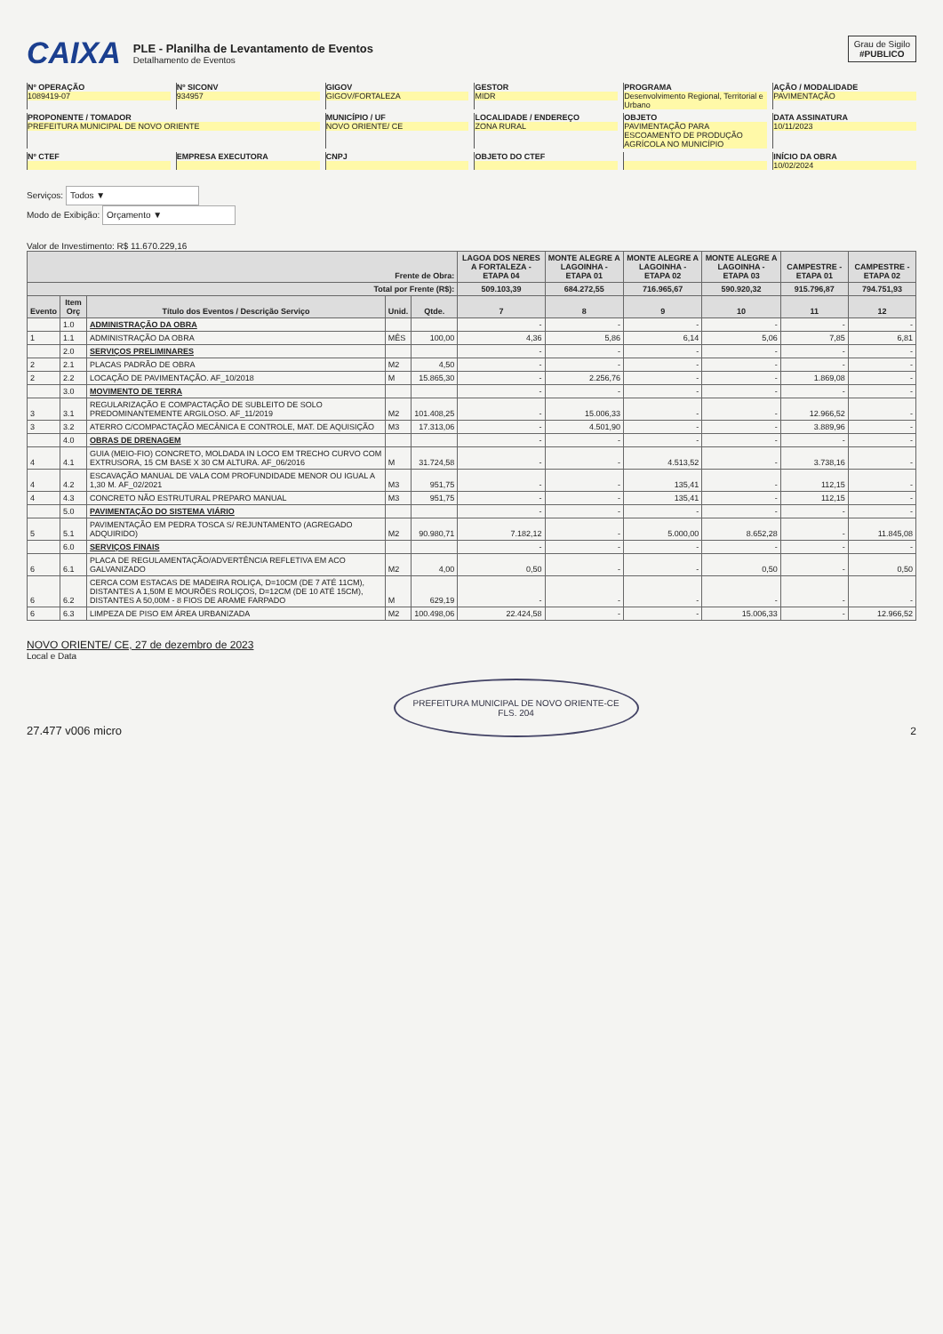CAIXA
PLE - Planilha de Levantamento de Eventos
Detalhamento de Eventos
Grau de Sigilo
#PUBLICO
Nº OPERAÇÃO
1089419-07
Nº SICONV
934957
GIGOV
GIGOV/FORTALEZA
GESTOR
MIDR
PROGRAMA
Desenvolvimento Regional, Territorial e Urbano
AÇÃO / MODALIDADE
PAVIMENTAÇÃO
PROPONENTE / TOMADOR
PREFEITURA MUNICIPAL DE NOVO ORIENTE
MUNICÍPIO / UF
NOVO ORIENTE/ CE
LOCALIDADE / ENDEREÇO
ZONA RURAL
OBJETO
PAVIMENTAÇÃO PARA ESCOAMENTO DE PRODUÇÃO AGRÍCOLA NO MUNICÍPIO
DATA ASSINATURA
10/11/2023
Nº CTEF
EMPRESA EXECUTORA
CNPJ
OBJETO DO CTEF
INÍCIO DA OBRA
10/02/2024
Serviços: Todos ▼
Modo de Exibição: Orçamento ▼
Valor de Investimento: R$ 11.670.229,16
| Frente de Obra: | | | | | LAGOA DOS NERES A FORTALEZA - ETAPA 04 | MONTE ALEGRE A LAGOINHA - ETAPA 01 | MONTE ALEGRE A LAGOINHA - ETAPA 02 | MONTE ALEGRE A LAGOINHA - ETAPA 03 | CAMPESTRE - ETAPA 01 | CAMPESTRE - ETAPA 02 |
| --- | --- | --- | --- | --- | --- | --- | --- | --- | --- | --- |
| Total por Frente (R$): | | | | | 509.103,39 | 684.272,55 | 716.965,67 | 590.920,32 | 915.796,87 | 794.751,93 |
| Evento | Item Orç | Título dos Eventos / Descrição Serviço | Unid. | Qtde. | 7 | 8 | 9 | 10 | 11 | 12 |
| | 1.0 | ADMINISTRAÇÃO DA OBRA | | | - | - | - | - | - | - |
| 1 | 1.1 | ADMINISTRAÇÃO DA OBRA | MÊS | 100,00 | 4,36 | 5,86 | 6,14 | 5,06 | 7,85 | 6,81 |
| | 2.0 | SERVIÇOS PRELIMINARES | | | - | - | - | - | - | - |
| 2 | 2.1 | PLACAS PADRÃO DE OBRA | M2 | 4,50 | - | - | - | - | - | - |
| 2 | 2.2 | LOCAÇÃO DE PAVIMENTAÇÃO. AF_10/2018 | M | 15.865,30 | - | 2.256,76 | - | - | 1.869,08 | - |
| | 3.0 | MOVIMENTO DE TERRA | | | - | - | - | - | - | - |
| 3 | 3.1 | REGULARIZAÇÃO E COMPACTAÇÃO DE SUBLEITO DE SOLO PREDOMINANTEMENTE ARGILOSO. AF_11/2019 | M2 | 101.408,25 | - | 15.006,33 | - | - | 12.966,52 | - |
| 3 | 3.2 | ATERRO C/COMPACTAÇÃO MECÂNICA E CONTROLE, MAT. DE AQUISIÇÃO | M3 | 17.313,06 | - | 4.501,90 | - | - | 3.889,96 | - |
| | 4.0 | OBRAS DE DRENAGEM | | | - | - | - | - | - | - |
| 4 | 4.1 | GUIA (MEIO-FIO) CONCRETO, MOLDADA IN LOCO EM TRECHO CURVO COM EXTRUSORA, 15 CM BASE X 30 CM ALTURA. AF_06/2016 | M | 31.724,58 | - | - | 4.513,52 | - | 3.738,16 | - |
| 4 | 4.2 | ESCAVAÇÃO MANUAL DE VALA COM PROFUNDIDADE MENOR OU IGUAL A 1,30 M. AF_02/2021 | M3 | 951,75 | - | - | 135,41 | - | 112,15 | - |
| 4 | 4.3 | CONCRETO NÃO ESTRUTURAL PREPARO MANUAL | M3 | 951,75 | - | - | 135,41 | - | 112,15 | - |
| | 5.0 | PAVIMENTAÇÃO DO SISTEMA VIÁRIO | | | - | - | - | - | - | - |
| 5 | 5.1 | PAVIMENTAÇÃO EM PEDRA TOSCA S/ REJUNTAMENTO (AGREGADO ADQUIRIDO) | M2 | 90.980,71 | 7.182,12 | - | 5.000,00 | 8.652,28 | - | 11.845,08 |
| | 6.0 | SERVIÇOS FINAIS | | | - | - | - | - | - | - |
| 6 | 6.1 | PLACA DE REGULAMENTAÇÃO/ADVERTÊNCIA REFLETIVA EM ACO GALVANIZADO | M2 | 4,00 | 0,50 | - | - | 0,50 | - | 0,50 |
| 6 | 6.2 | CERCA COM ESTACAS DE MADEIRA ROLIÇA, D=10CM (DE 7 ATÉ 11CM), DISTANTES A 1,50M E MOURÕES ROLIÇOS, D=12CM (DE 10 ATÉ 15CM), DISTANTES A 50,00M - 8 FIOS DE ARAME FARPADO | M | 629,19 | - | - | - | - | - | - |
| 6 | 6.3 | LIMPEZA DE PISO EM ÁREA URBANIZADA | M2 | 100.498,06 | 22.424,58 | - | - | 15.006,33 | - | 12.966,52 |
NOVO ORIENTE/ CE, 27 de dezembro de 2023
Local e Data
27.477 v006 micro
PREFEITURA MUNICIPAL DE NOVO ORIENTE-CE
FLS. 204
2